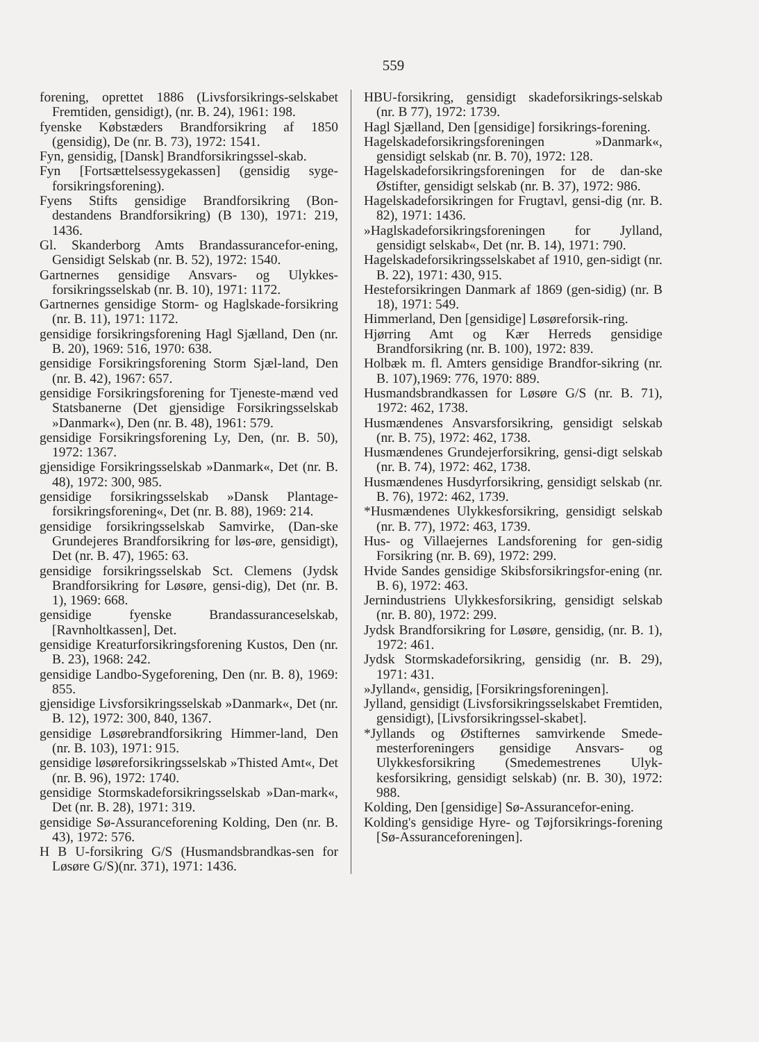559
forening, oprettet 1886 (Livsforsikrings-selskabet Fremtiden, gensidigt), (nr. B. 24), 1961: 198.
fyenske Købstæders Brandforsikring af 1850 (gensidig), De (nr. B. 73), 1972: 1541.
Fyn, gensidig, [Dansk] Brandforsikringssel-skab.
Fyn [Fortsættelsessygekassen] (gensidig syge-forsikringsforening).
Fyens Stifts gensidige Brandforsikring (Bon-destandens Brandforsikring) (B 130), 1971: 219, 1436.
Gl. Skanderborg Amts Brandassurancefor-ening, Gensidigt Selskab (nr. B. 52), 1972: 1540.
Gartnernes gensidige Ansvars- og Ulykkes-forsikringsselskab (nr. B. 10), 1971: 1172.
Gartnernes gensidige Storm- og Haglskade-forsikring (nr. B. 11), 1971: 1172.
gensidige forsikringsforening Hagl Sjælland, Den (nr. B. 20), 1969: 516, 1970: 638.
gensidige Forsikringsforening Storm Sjæl-land, Den (nr. B. 42), 1967: 657.
gensidige Forsikringsforening for Tjeneste-mænd ved Statsbanerne (Det gjensidige Forsikringsselskab »Danmark«), Den (nr. B. 48), 1961: 579.
gensidige Forsikringsforening Ly, Den, (nr. B. 50), 1972: 1367.
gjensidige Forsikringsselskab »Danmark«, Det (nr. B. 48), 1972: 300, 985.
gensidige forsikringsselskab »Dansk Plantage-forsikringsforening«, Det (nr. B. 88), 1969: 214.
gensidige forsikringsselskab Samvirke, (Dan-ske Grundejeres Brandforsikring for løs-øre, gensidigt), Det (nr. B. 47), 1965: 63.
gensidige forsikringsselskab Sct. Clemens (Jydsk Brandforsikring for Løsøre, gensi-dig), Det (nr. B. 1), 1969: 668.
gensidige fyenske Brandassuranceselskab, [Ravnholtkassen], Det.
gensidige Kreaturforsikringsforening Kustos, Den (nr. B. 23), 1968: 242.
gensidige Landbo-Sygeforening, Den (nr. B. 8), 1969: 855.
gjensidige Livsforsikringsselskab »Danmark«, Det (nr. B. 12), 1972: 300, 840, 1367.
gensidige Løsørebrandforsikring Himmer-land, Den (nr. B. 103), 1971: 915.
gensidige løsøreforsikringsselskab »Thisted Amt«, Det (nr. B. 96), 1972: 1740.
gensidige Stormskadeforsikringsselskab »Dan-mark«, Det (nr. B. 28), 1971: 319.
gensidige Sø-Assuranceforening Kolding, Den (nr. B. 43), 1972: 576.
H B U-forsikring G/S (Husmandsbrandkas-sen for Løsøre G/S)(nr. 371), 1971: 1436.
HBU-forsikring, gensidigt skadeforsikrings-selskab (nr. B 77), 1972: 1739.
Hagl Sjælland, Den [gensidige] forsikrings-forening.
Hagelskadeforsikringsforeningen »Danmark«, gensidigt selskab (nr. B. 70), 1972: 128.
Hagelskadeforsikringsforeningen for de dan-ske Østifter, gensidigt selskab (nr. B. 37), 1972: 986.
Hagelskadeforsikringen for Frugtavl, gensi-dig (nr. B. 82), 1971: 1436.
»Haglskadeforsikringsforeningen for Jylland, gensidigt selskab«, Det (nr. B. 14), 1971: 790.
Hagelskadeforsikringsselskabet af 1910, gen-sidigt (nr. B. 22), 1971: 430, 915.
Hesteforsikringen Danmark af 1869 (gen-sidig) (nr. B 18), 1971: 549.
Himmerland, Den [gensidige] Løsøreforsik-ring.
Hjørring Amt og Kær Herreds gensidige Brandforsikring (nr. B. 100), 1972: 839.
Holbæk m. fl. Amters gensidige Brandfor-sikring (nr. B. 107),1969: 776, 1970: 889.
Husmandsbrandkassen for Løsøre G/S (nr. B. 71), 1972: 462, 1738.
Husmændenes Ansvarsforsikring, gensidigt selskab (nr. B. 75), 1972: 462, 1738.
Husmændenes Grundejerforsikring, gensi-digt selskab (nr. B. 74), 1972: 462, 1738.
Husmændenes Husdyrforsikring, gensidigt selskab (nr. B. 76), 1972: 462, 1739.
*Husmændenes Ulykkesforsikring, gensidigt selskab (nr. B. 77), 1972: 463, 1739.
Hus- og Villaejernes Landsforening for gen-sidig Forsikring (nr. B. 69), 1972: 299.
Hvide Sandes gensidige Skibsforsikringsfor-ening (nr. B. 6), 1972: 463.
Jernindustriens Ulykkesforsikring, gensidigt selskab (nr. B. 80), 1972: 299.
Jydsk Brandforsikring for Løsøre, gensidig, (nr. B. 1), 1972: 461.
Jydsk Stormskadeforsikring, gensidig (nr. B. 29), 1971: 431.
»Jylland«, gensidig, [Forsikringsforeningen].
Jylland, gensidigt (Livsforsikringsselskabet Fremtiden, gensidigt), [Livsforsikringssel-skabet].
*Jyllands og Østifternes samvirkende Smede-mesterforeningers gensidige Ansvars- og Ulykkesforsikring (Smedemestrenes Ulyk-kesforsikring, gensidigt selskab) (nr. B. 30), 1972: 988.
Kolding, Den [gensidige] Sø-Assurancefor-ening.
Kolding's gensidige Hyre- og Tøjforsikrings-forening [Sø-Assuranceforeningen].